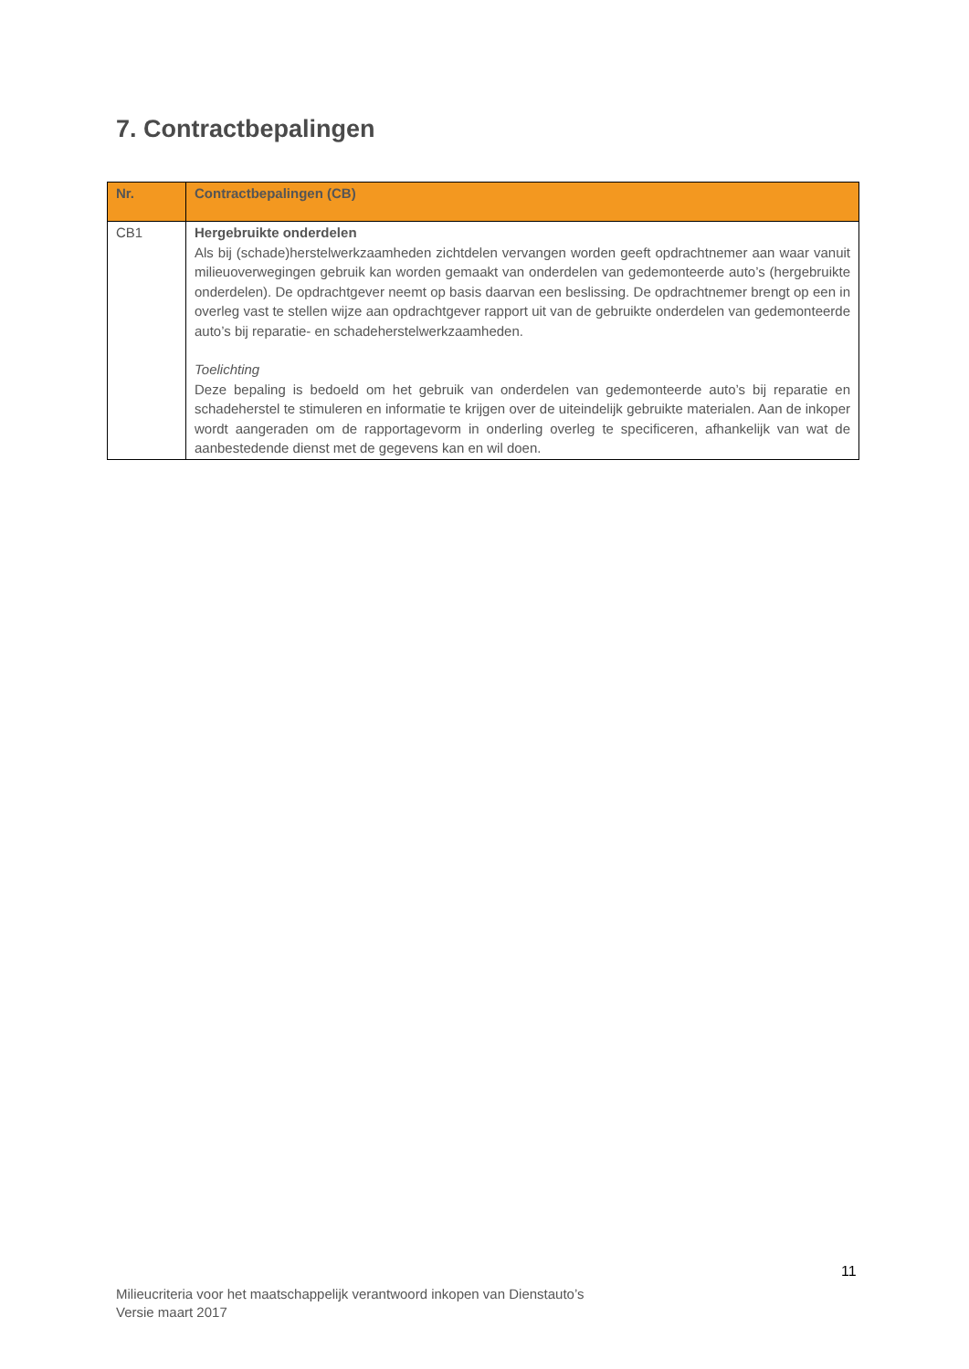7. Contractbepalingen
| Nr. | Contractbepalingen (CB) |
| --- | --- |
| CB1 | Hergebruikte onderdelen Als bij (schade)herstelwerkzaamheden zichtdelen vervangen worden geeft opdrachtnemer aan waar vanuit milieuoverwegingen gebruik kan worden gemaakt van onderdelen van gedemonteerde auto’s (hergebruikte onderdelen). De opdrachtgever neemt op basis daarvan een beslissing. De opdrachtnemer brengt op een in overleg vast te stellen wijze aan opdrachtgever rapport uit van de gebruikte onderdelen van gedemonteerde auto’s bij reparatie- en schadeherstelwerkzaamheden. Toelichting Deze bepaling is bedoeld om het gebruik van onderdelen van gedemonteerde auto’s bij reparatie en schadeherstel te stimuleren en informatie te krijgen over de uiteindelijk gebruikte materialen. Aan de inkoper wordt aangeraden om de rapportagevorm in onderling overleg te specificeren, afhankelijk van wat de aanbestedende dienst met de gegevens kan en wil doen. |
11
Milieucriteria voor het maatschappelijk verantwoord inkopen van Dienstauto’s
Versie maart 2017